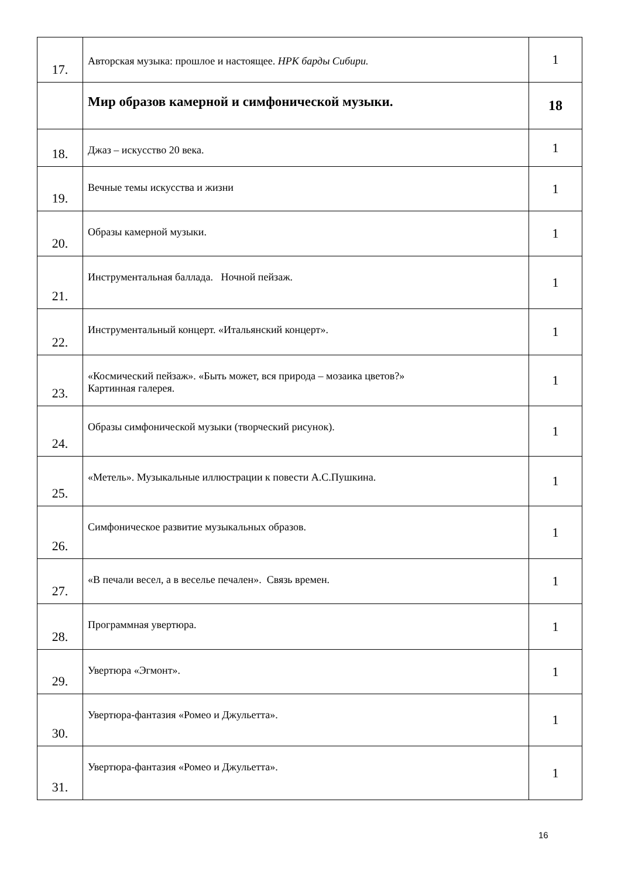| 17. | Авторская музыка: прошлое и настоящее. НРК барды Сибири. | 1 |
| | Мир образов камерной и симфонической музыки. | 18 |
| 18. | Джаз – искусство 20 века. | 1 |
| 19. | Вечные темы искусства и жизни | 1 |
| 20. | Образы камерной музыки. | 1 |
| 21. | Инструментальная баллада. Ночной пейзаж. | 1 |
| 22. | Инструментальный концерт. «Итальянский концерт». | 1 |
| 23. | «Космический пейзаж». «Быть может, вся природа – мозаика цветов?» Картинная галерея. | 1 |
| 24. | Образы симфонической музыки (творческий рисунок). | 1 |
| 25. | «Метель». Музыкальные иллюстрации к повести А.С.Пушкина. | 1 |
| 26. | Симфоническое развитие музыкальных образов. | 1 |
| 27. | «В печали весел, а в веселье печален». Связь времен. | 1 |
| 28. | Программная увертюра. | 1 |
| 29. | Увертюра «Эгмонт». | 1 |
| 30. | Увертюра-фантазия «Ромео и Джульетта». | 1 |
| 31. | Увертюра-фантазия «Ромео и Джульетта». | 1 |
16